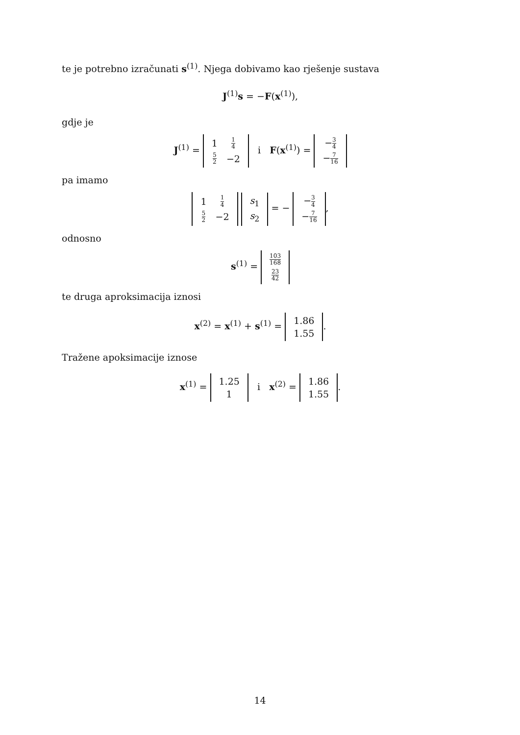te je potrebno izračunati s<sup>(1)</sup>. Njega dobivamo kao rješenje sustava
J<sup>(1)</sup>s = −F(x<sup>(1)</sup>),
gdje je
J<sup>(1)</sup> =
| 1 | 1 4 |
| 5 2 | −2 |
i F(x<sup>(1)</sup>) =
| − 3 4 |
| − 7 16 |
pa imamo
| 1 | 1 4 |
| 5 2 | −2 |
| s<sub>1</sub> |
| s<sub>2</sub> |
= −
| − 3 4 |
| − 7 16 |
,
odnosno
s<sup>(1)</sup> =
| 103 168 |
| 23 42 |
te druga aproksimacija iznosi
x<sup>(2)</sup> = x<sup>(1)</sup> + s<sup>(1)</sup> =
| 1.86 |
| 1.55 |
.
Tražene apoksimacije iznose
x<sup>(1)</sup> =
| 1.25 |
| 1 |
i x<sup>(2)</sup> =
| 1.86 |
| 1.55 |
.
14